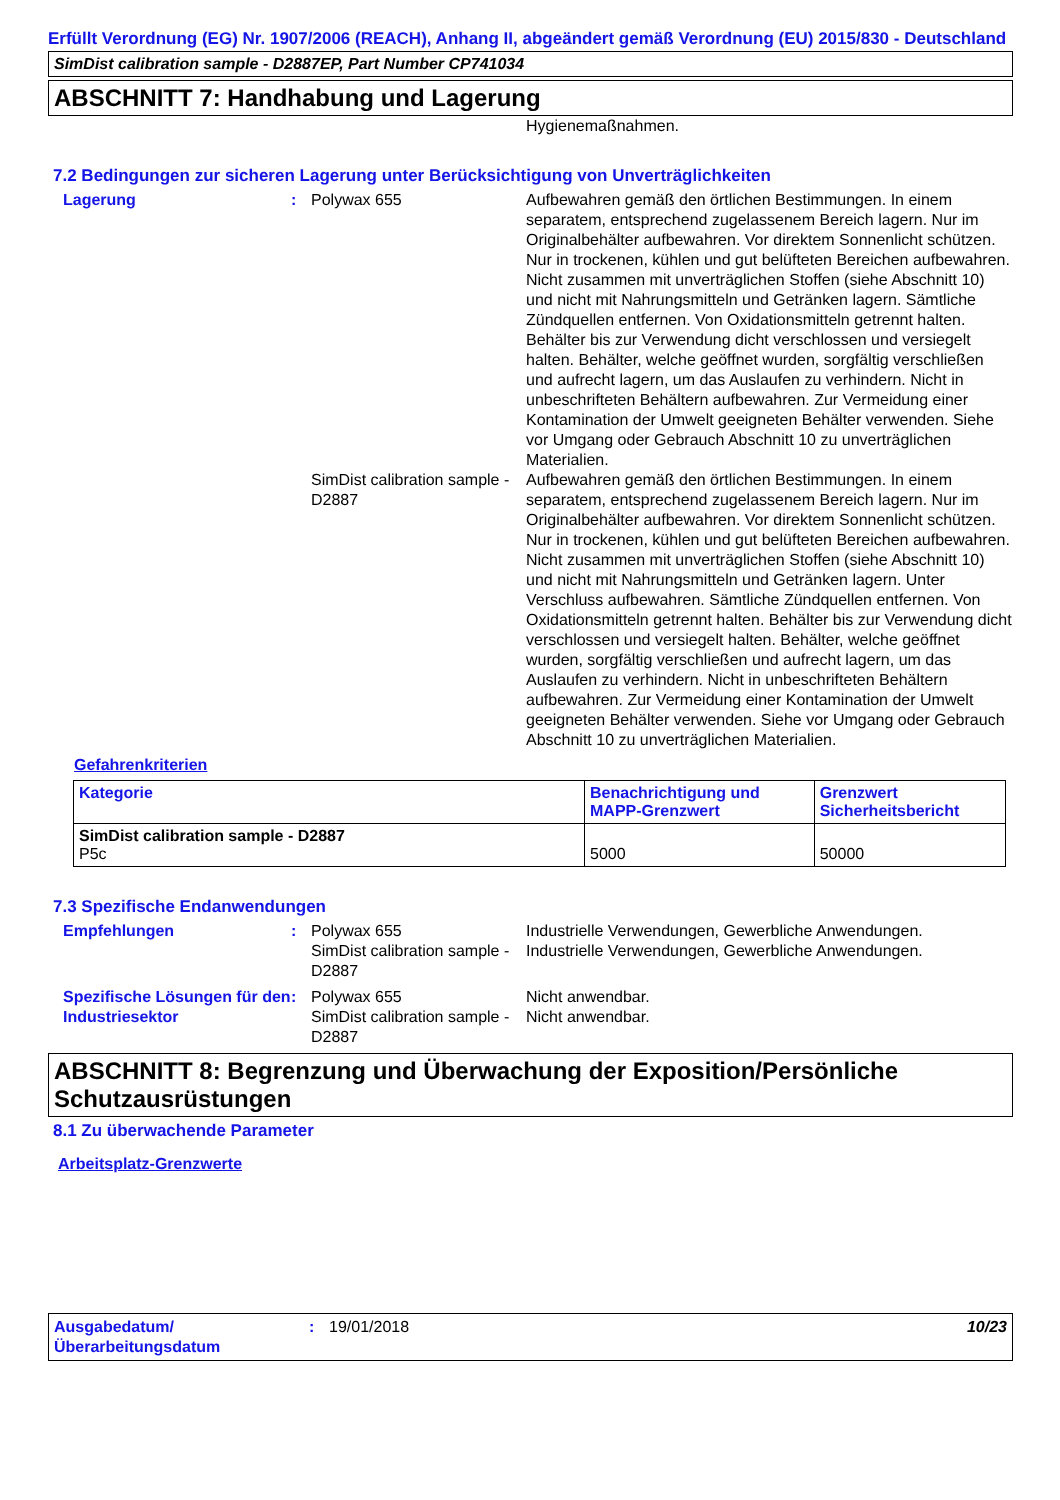Erfüllt Verordnung (EG) Nr. 1907/2006 (REACH), Anhang II, abgeändert gemäß Verordnung (EU) 2015/830 - Deutschland
SimDist calibration sample - D2887EP, Part Number CP741034
ABSCHNITT 7: Handhabung und Lagerung
Hygienemaßnahmen.
7.2 Bedingungen zur sicheren Lagerung unter Berücksichtigung von Unverträglichkeiten
Lagerung : Polywax 655 Aufbewahren gemäß den örtlichen Bestimmungen. In einem separatem, entsprechend zugelassenem Bereich lagern. Nur im Originalbehälter aufbewahren. Vor direktem Sonnenlicht schützen. Nur in trockenen, kühlen und gut belüfteten Bereichen aufbewahren. Nicht zusammen mit unverträglichen Stoffen (siehe Abschnitt 10) und nicht mit Nahrungsmitteln und Getränken lagern. Sämtliche Zündquellen entfernen. Von Oxidationsmitteln getrennt halten. Behälter bis zur Verwendung dicht verschlossen und versiegelt halten. Behälter, welche geöffnet wurden, sorgfältig verschließen und aufrecht lagern, um das Auslaufen zu verhindern. Nicht in unbeschrifteten Behältern aufbewahren. Zur Vermeidung einer Kontamination der Umwelt geeigneten Behälter verwenden. Siehe vor Umgang oder Gebrauch Abschnitt 10 zu unverträglichen Materialien.
SimDist calibration sample - D2887
Aufbewahren gemäß den örtlichen Bestimmungen. In einem separatem, entsprechend zugelassenem Bereich lagern. Nur im Originalbehälter aufbewahren. Vor direktem Sonnenlicht schützen. Nur in trockenen, kühlen und gut belüfteten Bereichen aufbewahren. Nicht zusammen mit unverträglichen Stoffen (siehe Abschnitt 10) und nicht mit Nahrungsmitteln und Getränken lagern. Unter Verschluss aufbewahren. Sämtliche Zündquellen entfernen. Von Oxidationsmitteln getrennt halten. Behälter bis zur Verwendung dicht verschlossen und versiegelt halten. Behälter, welche geöffnet wurden, sorgfältig verschließen und aufrecht lagern, um das Auslaufen zu verhindern. Nicht in unbeschrifteten Behältern aufbewahren. Zur Vermeidung einer Kontamination der Umwelt geeigneten Behälter verwenden. Siehe vor Umgang oder Gebrauch Abschnitt 10 zu unverträglichen Materialien.
Gefahrenkriterien
| Kategorie | Benachrichtigung und MAPP-Grenzwert | Grenzwert Sicherheitsbericht |
| --- | --- | --- |
| SimDist calibration sample - D2887 P5c | 5000 | 50000 |
7.3 Spezifische Endanwendungen
Empfehlungen : Polywax 655
SimDist calibration sample - D2887
Industrielle Verwendungen, Gewerbliche Anwendungen.
Industrielle Verwendungen, Gewerbliche Anwendungen.
Spezifische Lösungen für den Industriesektor
: Polywax 655
SimDist calibration sample - D2887
Nicht anwendbar.
Nicht anwendbar.
ABSCHNITT 8: Begrenzung und Überwachung der Exposition/Persönliche Schutzausrüstungen
8.1 Zu überwachende Parameter
Arbeitsplatz-Grenzwerte
Ausgabedatum/ Überarbeitungsdatum
: 19/01/2018 10/23